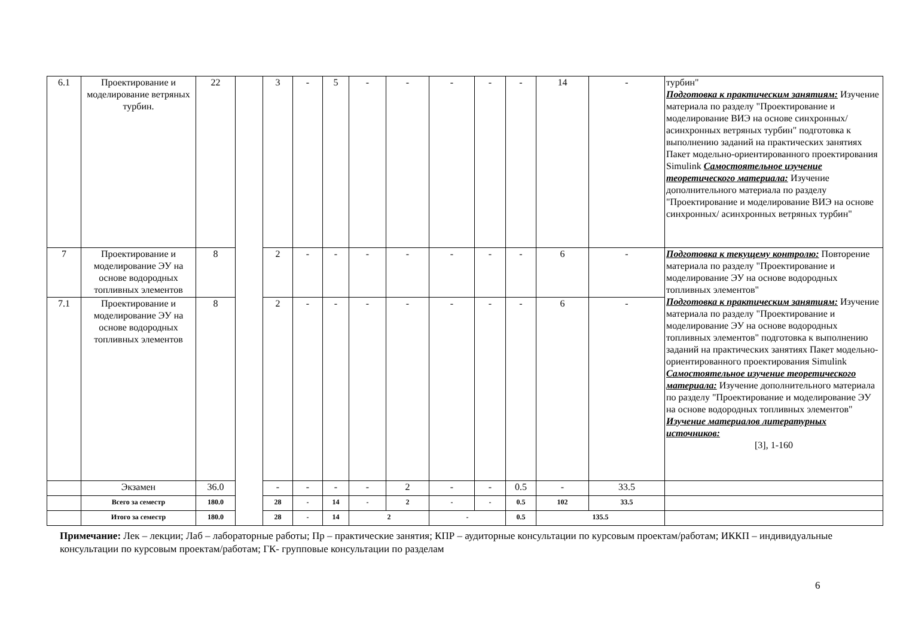| 6.1 | Проектирование и моделирование ветряных турбин. | 22 | | 3 | - | 5 | - | - | - | - | - | 14 | - | турбин" Подготовка к практическим занятиям: Изучение материала по разделу "Проектирование и моделирование ВИЭ на основе синхронных/ асинхронных ветряных турбин" подготовка к выполнению заданий на практических занятиях Пакет модельно-ориентированного проектирования Simulink Самостоятельное изучение теоретического материала: Изучение дополнительного материала по разделу "Проектирование и моделирование ВИЭ на основе синхронных/ асинхронных ветряных турбин" |
| 7 | Проектирование и моделирование ЭУ на основе водородных топливных элементов | 8 | | 2 | - | - | - | - | - | - | - | 6 | - | Подготовка к текущему контролю: Повторение материала по разделу "Проектирование и моделирование ЭУ на основе водородных топливных элементов" Подготовка к практическим занятиям: Изучение материала по разделу "Проектирование и моделирование ЭУ на основе водородных топливных элементов" подготовка к выполнению заданий на практических занятиях Пакет модельно-ориентированного проектирования Simulink Самостоятельное изучение теоретического материала: Изучение дополнительного материала по разделу "Проектирование и моделирование ЭУ на основе водородных топливных элементов" Изучение материалов литературных источников: [3], 1-160 |
| 7.1 | Проектирование и моделирование ЭУ на основе водородных топливных элементов | 8 | | 2 | - | - | - | - | - | - | - | 6 | - | |
| | Экзамен | 36.0 | | - | - | - | - | 2 | - | - | 0.5 | - | 33.5 | |
| | Всего за семестр | 180.0 | | 28 | - | 14 | - | 2 | - | - | 0.5 | 102 | 33.5 | |
| | Итого за семестр | 180.0 | | 28 | - | 14 | 2 | | - | | 0.5 | 135.5 | | |
Примечание: Лек – лекции; Лаб – лабораторные работы; Пр – практические занятия; КПР – аудиторные консультации по курсовым проектам/работам; ИККП – индивидуальные консультации по курсовым проектам/работам; ГК- групповые консультации по разделам
6